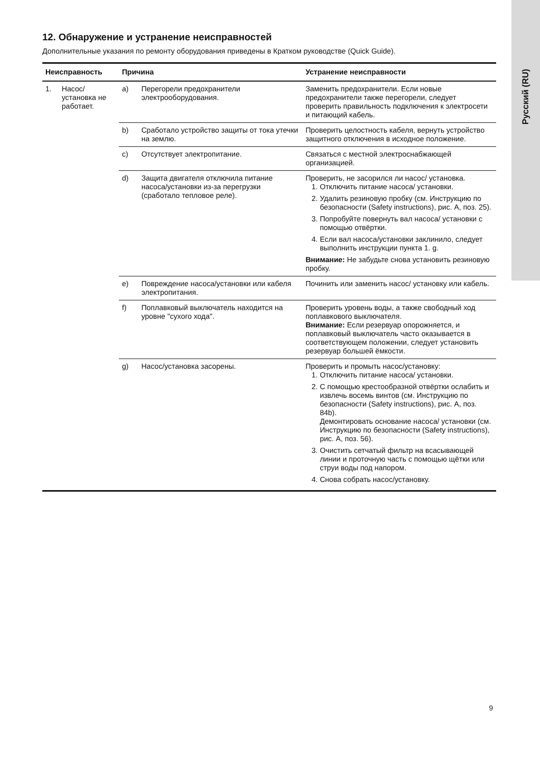Русский (RU)
12. Обнаружение и устранение неисправностей
Дополнительные указания по ремонту оборудования приведены в Кратком руководстве (Quick Guide).
| Неисправность | | Причина | | Устранение неисправности |
| --- | --- | --- | --- | --- |
| 1. | Насос/установка не работает. | a) | Перегорели предохранители электрооборудования. | Заменить предохранители. Если новые предохранители также перегорели, следует проверить правильность подключения к электросети и питающий кабель. |
| | | b) | Сработало устройство защиты от тока утечки на землю. | Проверить целостность кабеля, вернуть устройство защитного отключения в исходное положение. |
| | | c) | Отсутствует электропитание. | Связаться с местной электроснабжающей организацией. |
| | | d) | Защита двигателя отключила питание насоса/установки из-за перегрузки (сработало тепловое реле). | Проверить, не засорился ли насос/ установка. 1. Отключить питание насоса/ установки. 2. Удалить резиновую пробку (см. Инструкцию по безопасности (Safety instructions), рис. A, поз. 25). 3. Попробуйте повернуть вал насоса/ установки с помощью отвёртки. 4. Если вал насоса/установки заклинило, следует выполнить инструкции пункта 1. g. Внимание: Не забудьте снова установить резиновую пробку. |
| | | e) | Повреждение насоса/установки или кабеля электропитания. | Починить или заменить насос/ установку или кабель. |
| | | f) | Поплавковый выключатель находится на уровне "сухого хода". | Проверить уровень воды, а также свободный ход поплавкового выключателя. Внимание: Если резервуар опорожняется, и поплавковый выключатель часто оказывается в соответствующем положении, следует установить резервуар большей ёмкости. |
| | | g) | Насос/установка засорены. | Проверить и промыть насос/установку: 1. Отключить питание насоса/ установки. 2. С помощью крестообразной отвёртки ослабить и извлечь восемь винтов (см. Инструкцию по безопасности (Safety instructions), рис. A, поз. 84b). Демонтировать основание насоса/ установки (см. Инструкцию по безопасности (Safety instructions), рис. A, поз. 56). 3. Очистить сетчатый фильтр на всасывающей линии и проточную часть с помощью щётки или струи воды под напором. 4. Снова собрать насос/установку. |
9